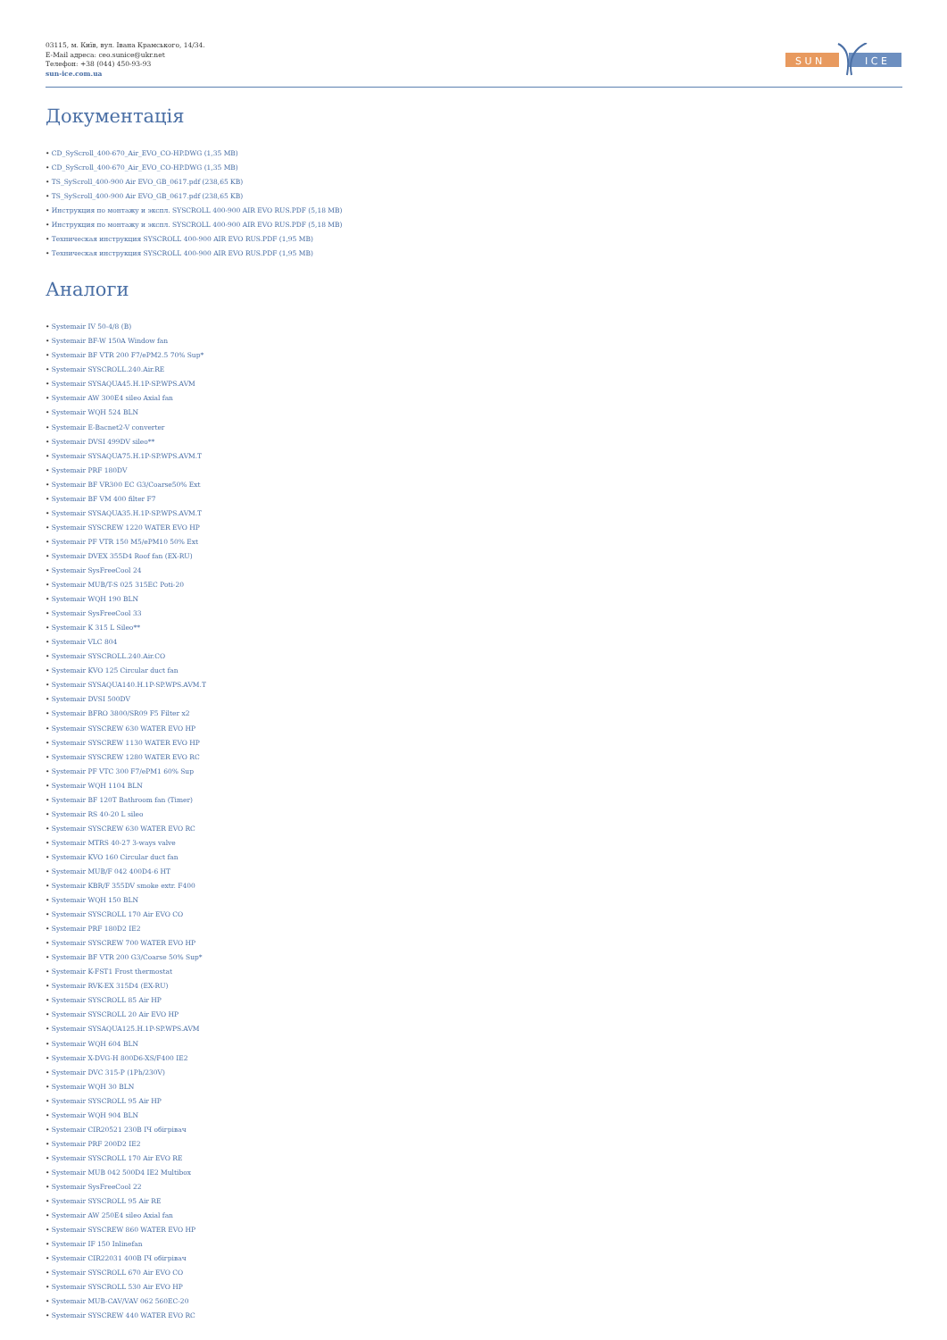03115, м. Київ, вул. Івана Крамського, 14/34.
E-Mail адреса: ceo.sunice@ukr.net
Телефон: +38 (044) 450-93-93
sun-ice.com.ua
S U N
I C E
Документація
• CD_SyScroll_400-670_Air_EVO_CO-HP.DWG (1,35 MB)
• CD_SyScroll_400-670_Air_EVO_CO-HP.DWG (1,35 MB)
• TS_SyScroll_400-900 Air EVO_GB_0617.pdf (238,65 KB)
• TS_SyScroll_400-900 Air EVO_GB_0617.pdf (238,65 KB)
• Инструкция по монтажу и экспл. SYSCROLL 400-900 AIR EVO RUS.PDF (5,18 MB)
• Инструкция по монтажу и экспл. SYSCROLL 400-900 AIR EVO RUS.PDF (5,18 MB)
• Техническая инструкция SYSCROLL 400-900 AIR EVO RUS.PDF (1,95 MB)
• Техническая инструкция SYSCROLL 400-900 AIR EVO RUS.PDF (1,95 MB)
Аналоги
• Systemair IV 50-4/8 (B)
• Systemair BF-W 150A Window fan
• Systemair BF VTR 200 F7/ePM2.5 70% Sup*
• Systemair SYSCROLL.240.Air.RE
• Systemair SYSAQUA45.H.1P-SP.WPS.AVM
• Systemair AW 300E4 sileo Axial fan
• Systemair WQH 524 BLN
• Systemair E-Bacnet2-V converter
• Systemair DVSI 499DV sileo**
• Systemair SYSAQUA75.H.1P-SP.WPS.AVM.T
• Systemair PRF 180DV
• Systemair BF VR300 EC G3/Coarse50% Ext
• Systemair BF VM 400 filter F7
• Systemair SYSAQUA35.H.1P-SP.WPS.AVM.T
• Systemair SYSCREW 1220 WATER EVO HP
• Systemair PF VTR 150 M5/ePM10 50% Ext
• Systemair DVEX 355D4 Roof fan (EX-RU)
• Systemair SysFreeCool 24
• Systemair MUB/T-S 025 315EC Poti-20
• Systemair WQH 190 BLN
• Systemair SysFreeCool 33
• Systemair K 315 L Sileo**
• Systemair VLC 804
• Systemair SYSCROLL.240.Air.CO
• Systemair KVO 125 Circular duct fan
• Systemair SYSAQUA140.H.1P-SP.WPS.AVM.T
• Systemair DVSI 500DV
• Systemair BFRO 3800/SR09 F5 Filter x2
• Systemair SYSCREW 630 WATER EVO HP
• Systemair SYSCREW 1130 WATER EVO HP
• Systemair SYSCREW 1280 WATER EVO RC
• Systemair PF VTC 300 F7/ePM1 60% Sup
• Systemair WQH 1104 BLN
• Systemair BF 120T Bathroom fan (Timer)
• Systemair RS 40-20 L sileo
• Systemair SYSCREW 630 WATER EVO RC
• Systemair MTRS 40-27 3-ways valve
• Systemair KVO 160 Circular duct fan
• Systemair MUB/F 042 400D4-6 HT
• Systemair KBR/F 355DV smoke extr. F400
• Systemair WQH 150 BLN
• Systemair SYSCROLL 170 Air EVO CO
• Systemair PRF 180D2 IE2
• Systemair SYSCREW 700 WATER EVO HP
• Systemair BF VTR 200 G3/Coarse 50% Sup*
• Systemair K-FST1 Frost thermostat
• Systemair RVK-EX 315D4 (EX-RU)
• Systemair SYSCROLL 85 Air HP
• Systemair SYSCROLL 20 Air EVO HP
• Systemair SYSAQUA125.H.1P-SP.WPS.AVM
• Systemair WQH 604 BLN
• Systemair X-DVG-H 800D6-XS/F400 IE2
• Systemair DVC 315-P (1Ph/230V)
• Systemair WQH 30 BLN
• Systemair SYSCROLL 95 Air HP
• Systemair WQH 904 BLN
• Systemair CIR20521 230В ІЧ обігрівач
• Systemair PRF 200D2 IE2
• Systemair SYSCROLL 170 Air EVO RE
• Systemair MUB 042 500D4 IE2 Multibox
• Systemair SysFreeCool 22
• Systemair SYSCROLL 95 Air RE
• Systemair AW 250E4 sileo Axial fan
• Systemair SYSCREW 860 WATER EVO HP
• Systemair IF 150 Inlinefan
• Systemair CIR22031 400В ІЧ обігрівач
• Systemair SYSCROLL 670 Air EVO CO
• Systemair SYSCROLL 530 Air EVO HP
• Systemair MUB-CAV/VAV 062 560EC-20
• Systemair SYSCREW 440 WATER EVO RC